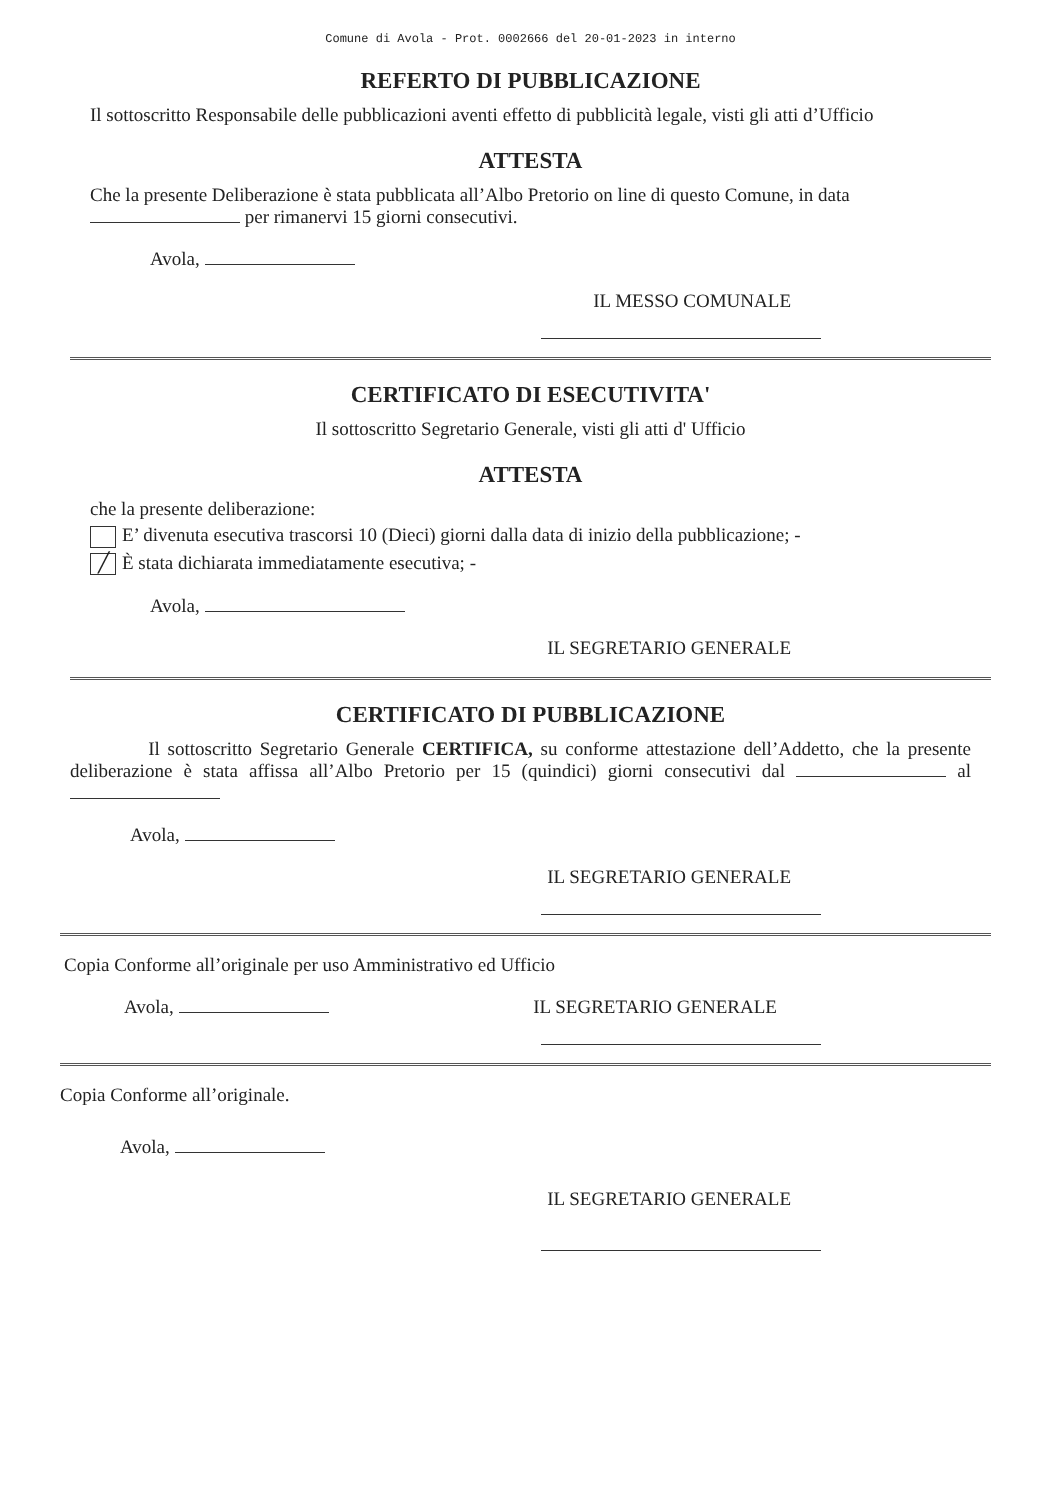Comune di Avola - Prot. 0002666 del 20-01-2023 in interno
REFERTO DI PUBBLICAZIONE
Il sottoscritto Responsabile delle pubblicazioni aventi effetto di pubblicità legale, visti gli atti d’Ufficio
ATTESTA
Che la presente Deliberazione è stata pubblicata all’Albo Pretorio on line di questo Comune, in data per rimanervi 15 giorni consecutivi.
Avola,
IL MESSO COMUNALE
CERTIFICATO DI ESECUTIVITA'
Il sottoscritto Segretario Generale, visti gli atti d' Ufficio
ATTESTA
che la presente deliberazione:
E’ divenuta esecutiva trascorsi 10 (Dieci) giorni dalla data di inizio della pubblicazione; -
╱ È stata dichiarata immediatamente esecutiva; -
Avola,
IL SEGRETARIO GENERALE
CERTIFICATO DI PUBBLICAZIONE
Il sottoscritto Segretario Generale CERTIFICA, su conforme attestazione dell’Addetto, che la presente deliberazione è stata affissa all’Albo Pretorio per 15 (quindici) giorni consecutivi dal al
Avola,
IL SEGRETARIO GENERALE
Copia Conforme all’originale per uso Amministrativo ed Ufficio
Avola, IL SEGRETARIO GENERALE
Copia Conforme all’originale.
Avola,
IL SEGRETARIO GENERALE